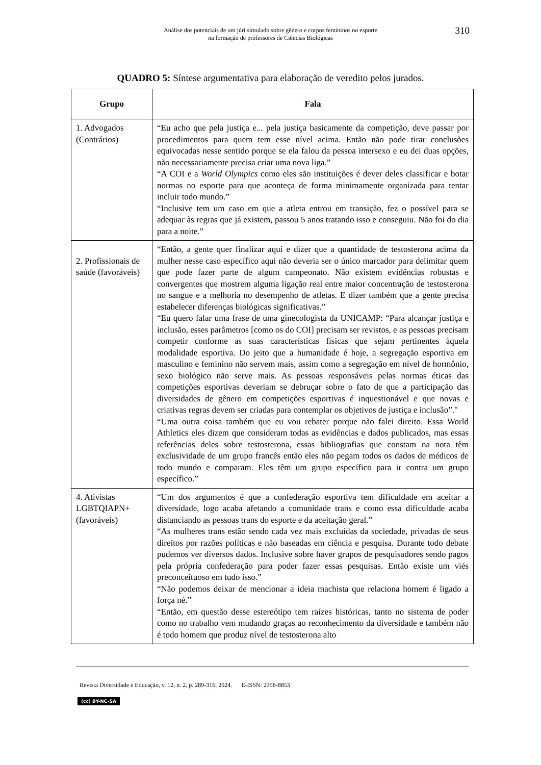Análise dos potenciais de um júri simulado sobre gênero e corpos femininos no esporte
na formação de professores de Ciências Biológicas
310
QUADRO 5: Síntese argumentativa para elaboração de veredito pelos jurados.
| Grupo | Fala |
| --- | --- |
| 1. Advogados (Contrários) | “Eu acho que pela justiça e... pela justiça basicamente da competição, deve passar por procedimentos para quem tem esse nível acima. Então não pode tirar conclusões equivocadas nesse sentido porque se ela falou da pessoa intersexo e eu dei duas opções, não necessariamente precisa criar uma nova liga.” “A COI e a World Olympics como eles são instituições é dever deles classificar e botar normas no esporte para que aconteça de forma minimamente organizada para tentar incluir todo mundo.” “Inclusive tem um caso em que a atleta entrou em transição, fez o possível para se adequar às regras que já existem, passou 5 anos tratando isso e conseguiu. Não foi do dia para a noite.” |
| 2. Profissionais de saúde (favoráveis) | “Então, a gente quer finalizar aqui e dizer que a quantidade de testosterona acima da mulher nesse caso específico aqui não deveria ser o único marcador para delimitar quem que pode fazer parte de algum campeonato. Não existem evidências robustas e convergentes que mostrem alguma ligação real entre maior concentração de testosterona no sangue e a melhoria no desempenho de atletas. E dizer também que a gente precisa estabelecer diferenças biológicas significativas.” “Eu quero falar uma frase de uma ginecologista da UNICAMP: “Para alcançar justiça e inclusão, esses parâmetros [como os do COI] precisam ser revistos, e as pessoas precisam competir conforme as suas características físicas que sejam pertinentes àquela modalidade esportiva. Do jeito que a humanidade é hoje, a segregação esportiva em masculino e feminino não servem mais, assim como a segregação em nível de hormônio, sexo biológico não serve mais. As pessoas responsáveis pelas normas éticas das competições esportivas deveriam se debruçar sobre o fato de que a participação das diversidades de gênero em competições esportivas é inquestionável e que novas e criativas regras devem ser criadas para contemplar os objetivos de justiça e inclusão”." “Uma outra coisa também que eu vou rebater porque não falei direito. Essa World Athletics eles dizem que consideram todas as evidências e dados publicados, mas essas referências deles sobre testosterona, essas bibliografias que constam na nota têm exclusividade de um grupo francês então eles não pegam todos os dados de médicos de todo mundo e comparam. Eles têm um grupo específico para ir contra um grupo específico.” |
| 4. Ativistas LGBTQIAPN+ (favoráveis) | “Um dos argumentos é que a confederação esportiva tem dificuldade em aceitar a diversidade, logo acaba afetando a comunidade trans e como essa dificuldade acaba distanciando as pessoas trans do esporte e da aceitação geral.” “As mulheres trans estão sendo cada vez mais excluídas da sociedade, privadas de seus direitos por razões políticas e não baseadas em ciência e pesquisa. Durante todo debate pudemos ver diversos dados. Inclusive sobre haver grupos de pesquisadores sendo pagos pela própria confederação para poder fazer essas pesquisas. Então existe um viés preconceituoso em tudo isso.” “Não podemos deixar de mencionar a ideia machista que relaciona homem é ligado a força né.” “Então, em questão desse estereótipo tem raízes históricas, tanto no sistema de poder como no trabalho vem mudando graças ao reconhecimento da diversidade e também não é todo homem que produz nível de testosterona alto |
Revista Diversidade e Educação, v. 12, n. 2, p. 289-316, 2024. E-ISSN: 2358-8853
(cc) BY-NC-SA